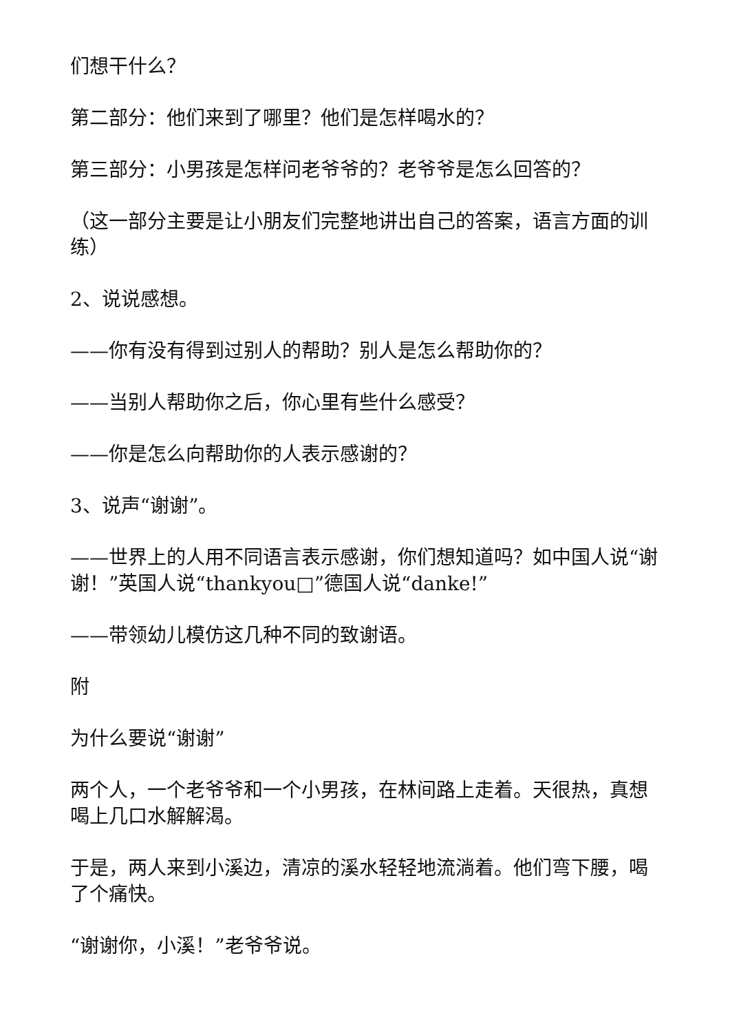们想干什么？
第二部分：他们来到了哪里？他们是怎样喝水的？
第三部分：小男孩是怎样问老爷爷的？老爷爷是怎么回答的？
（这一部分主要是让小朋友们完整地讲出自己的答案，语言方面的训练）
2、说说感想。
——你有没有得到过别人的帮助？别人是怎么帮助你的？
——当别人帮助你之后，你心里有些什么感受？
——你是怎么向帮助你的人表示感谢的？
3、说声“谢谢”。
——世界上的人用不同语言表示感谢，你们想知道吗？如中国人说“谢谢！”英国人说“thankyou□”德国人说“danke!”
——带领幼儿模仿这几种不同的致谢语。
附
为什么要说“谢谢”
两个人，一个老爷爷和一个小男孩，在林间路上走着。天很热，真想喝上几口水解解渴。
于是，两人来到小溪边，清凉的溪水轻轻地流淌着。他们弯下腰，喝了个痛快。
“谢谢你，小溪！”老爷爷说。